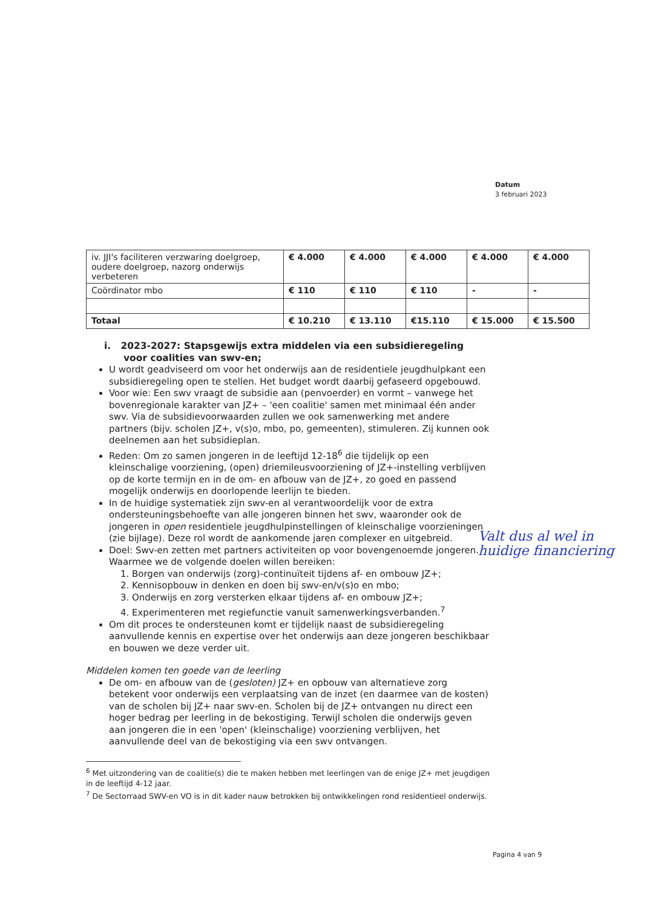Datum
3 februari 2023
| iv. JJI's faciliteren verzwaring doelgroep, oudere doelgroep, nazorg onderwijs verbeteren | € 4.000 | € 4.000 | € 4.000 | € 4.000 | € 4.000 |
| Coördinator mbo | € 110 | € 110 | € 110 | - | - |
| Totaal | € 10.210 | € 13.110 | €15.110 | € 15.000 | € 15.500 |
i. 2023-2027: Stapsgewijs extra middelen via een subsidieregeling voor coalities van swv-en;
U wordt geadviseerd om voor het onderwijs aan de residentiele jeugdhulpkant een subsidieregeling open te stellen. Het budget wordt daarbij gefaseerd opgebouwd.
Voor wie: Een swv vraagt de subsidie aan (penvoerder) en vormt – vanwege het bovenregionale karakter van JZ+ – 'een coalitie' samen met minimaal één ander swv. Via de subsidievoorwaarden zullen we ook samenwerking met andere partners (bijv. scholen JZ+, v(s)o, mbo, po, gemeenten), stimuleren. Zij kunnen ook deelnemen aan het subsidieplan.
Reden: Om zo samen jongeren in de leeftijd 12-18<sup>6</sup> die tijdelijk op een kleinschalige voorziening, (open) driemileusvoorziening of JZ+-instelling verblijven op de korte termijn en in de om- en afbouw van de JZ+, zo goed en passend mogelijk onderwijs en doorlopende leerlijn te bieden.
In de huidige systematiek zijn swv-en al verantwoordelijk voor de extra ondersteuningsbehoefte van alle jongeren binnen het swv, waaronder ook de jongeren in open residentiele jeugdhulpinstellingen of kleinschalige voorzieningen (zie bijlage). Deze rol wordt de aankomende jaren complexer en uitgebreid.
Doel: Swv-en zetten met partners activiteiten op voor bovengenoemde jongeren. Waarmee we de volgende doelen willen bereiken:
1. Borgen van onderwijs (zorg)-continuïteit tijdens af- en ombouw JZ+;
2. Kennisopbouw in denken en doen bij swv-en/v(s)o en mbo;
3. Onderwijs en zorg versterken elkaar tijdens af- en ombouw JZ+;
4. Experimenteren met regiefunctie vanuit samenwerkingsverbanden.<sup>7</sup>
Om dit proces te ondersteunen komt er tijdelijk naast de subsidieregeling aanvullende kennis en expertise over het onderwijs aan deze jongeren beschikbaar en bouwen we deze verder uit.
Middelen komen ten goede van de leerling
De om- en afbouw van de (gesloten) JZ+ en opbouw van alternatieve zorg betekent voor onderwijs een verplaatsing van de inzet (en daarmee van de kosten) van de scholen bij JZ+ naar swv-en. Scholen bij de JZ+ ontvangen nu direct een hoger bedrag per leerling in de bekostiging. Terwijl scholen die onderwijs geven aan jongeren die in een 'open' (kleinschalige) voorziening verblijven, het aanvullende deel van de bekostiging via een swv ontvangen.
<sup>6</sup> Met uitzondering van de coalitie(s) die te maken hebben met leerlingen van de enige JZ+ met jeugdigen in de leeftijd 4-12 jaar.
<sup>7</sup> De Sectorraad SWV-en VO is in dit kader nauw betrokken bij ontwikkelingen rond residentieel onderwijs.
Valt dus al wel in huidige financiering
Pagina 4 van 9